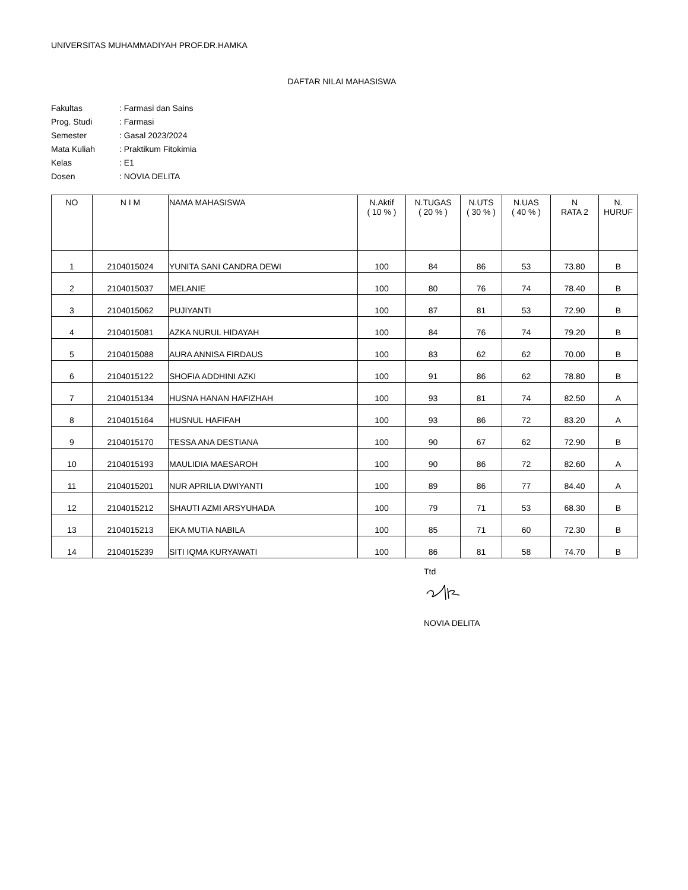UNIVERSITAS MUHAMMADIYAH PROF.DR.HAMKA
DAFTAR NILAI MAHASISWA
| Fakultas | : Farmasi dan Sains |
| Prog. Studi | : Farmasi |
| Semester | : Gasal 2023/2024 |
| Mata Kuliah | : Praktikum Fitokimia |
| Kelas | : E1 |
| Dosen | : NOVIA DELITA |
| NO | N I M | NAMA MAHASISWA | N.Aktif ( 10 % ) | N.TUGAS ( 20 % ) | N.UTS ( 30 % ) | N.UAS ( 40 % ) | N RATA 2 | N. HURUF |
| --- | --- | --- | --- | --- | --- | --- | --- | --- |
| 1 | 2104015024 | YUNITA SANI CANDRA DEWI | 100 | 84 | 86 | 53 | 73.80 | B |
| 2 | 2104015037 | MELANIE | 100 | 80 | 76 | 74 | 78.40 | B |
| 3 | 2104015062 | PUJIYANTI | 100 | 87 | 81 | 53 | 72.90 | B |
| 4 | 2104015081 | AZKA NURUL HIDAYAH | 100 | 84 | 76 | 74 | 79.20 | B |
| 5 | 2104015088 | AURA ANNISA FIRDAUS | 100 | 83 | 62 | 62 | 70.00 | B |
| 6 | 2104015122 | SHOFIA ADDHINI AZKI | 100 | 91 | 86 | 62 | 78.80 | B |
| 7 | 2104015134 | HUSNA HANAN HAFIZHAH | 100 | 93 | 81 | 74 | 82.50 | A |
| 8 | 2104015164 | HUSNUL HAFIFAH | 100 | 93 | 86 | 72 | 83.20 | A |
| 9 | 2104015170 | TESSA ANA DESTIANA | 100 | 90 | 67 | 62 | 72.90 | B |
| 10 | 2104015193 | MAULIDIA MAESAROH | 100 | 90 | 86 | 72 | 82.60 | A |
| 11 | 2104015201 | NUR APRILIA DWIYANTI | 100 | 89 | 86 | 77 | 84.40 | A |
| 12 | 2104015212 | SHAUTI AZMI ARSYUHADA | 100 | 79 | 71 | 53 | 68.30 | B |
| 13 | 2104015213 | EKA MUTIA NABILA | 100 | 85 | 71 | 60 | 72.30 | B |
| 14 | 2104015239 | SITI IQMA KURYAWATI | 100 | 86 | 81 | 58 | 74.70 | B |
Ttd
NOVIA DELITA